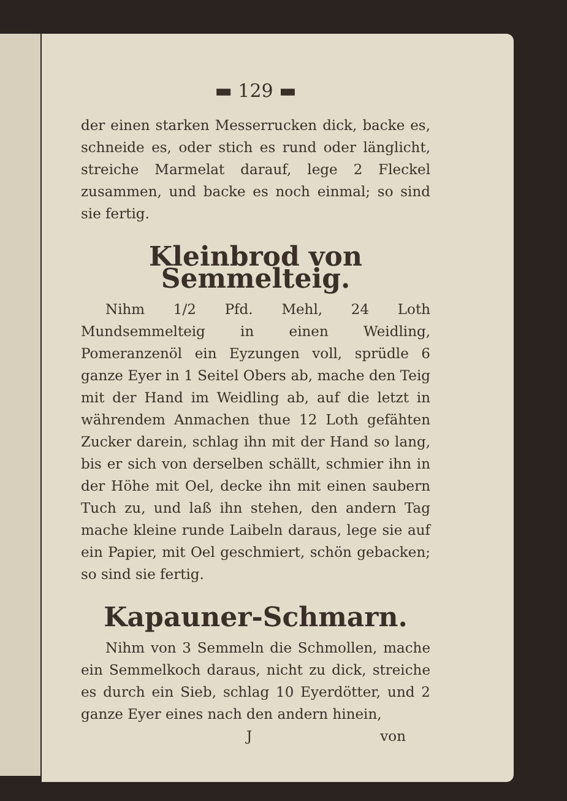▬ 129 ▬
der einen starken Messerrucken dick, backe es, schneide es, oder stich es rund oder länglicht, streiche Marmelat darauf, lege 2 Fleckel zusammen, und backe es noch einmal; so sind sie fertig.
Kleinbrod von Semmelteig.
Nihm 1/2 Pfd. Mehl, 24 Loth Mundsemmelteig in einen Weidling, Pomeranzenöl ein Eyzungen voll, sprüdle 6 ganze Eyer in 1 Seitel Obers ab, mache den Teig mit der Hand im Weidling ab, auf die letzt in währendem Anmachen thue 12 Loth gefähten Zucker darein, schlag ihn mit der Hand so lang, bis er sich von derselben schällt, schmier ihn in der Höhe mit Oel, decke ihn mit einen saubern Tuch zu, und laß ihn stehen, den andern Tag mache kleine runde Laibeln daraus, lege sie auf ein Papier, mit Oel geschmiert, schön gebacken; so sind sie fertig.
Kapauner-Schmarn.
Nihm von 3 Semmeln die Schmollen, mache ein Semmelkoch daraus, nicht zu dick, streiche es durch ein Sieb, schlag 10 Eyerdötter, und 2 ganze Eyer eines nach den andern hinein,
J von